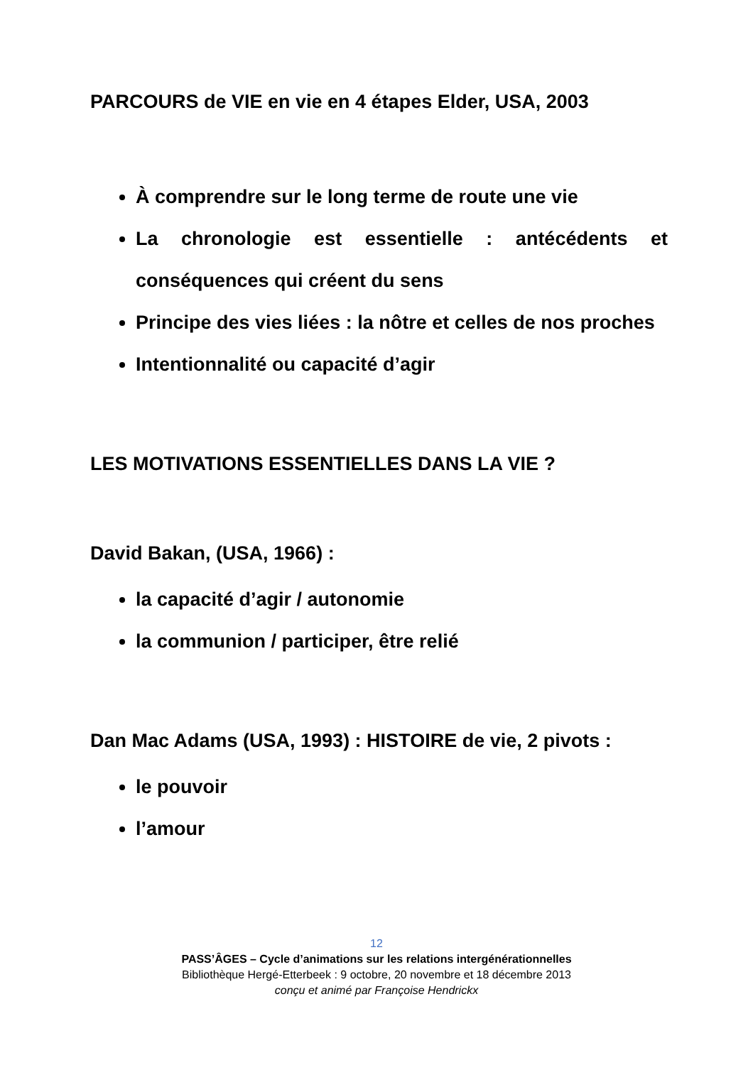PARCOURS de VIE en vie en 4 étapes Elder, USA, 2003
À comprendre sur le long terme de route une vie
La chronologie est essentielle : antécédents et conséquences qui créent du sens
Principe des vies liées : la nôtre et celles de nos proches
Intentionnalité ou capacité d’agir
LES MOTIVATIONS ESSENTIELLES DANS LA VIE ?
David Bakan, (USA, 1966) :
la capacité d’agir / autonomie
la communion / participer, être relié
Dan Mac Adams (USA, 1993) : HISTOIRE de vie, 2 pivots :
le pouvoir
l’amour
12
PASS’ÂGES – Cycle d’animations sur les relations intergénérationnelles
Bibliothèque Hergé-Etterbeek : 9 octobre, 20 novembre et 18 décembre 2013
conçu et animé par Françoise Hendrickx